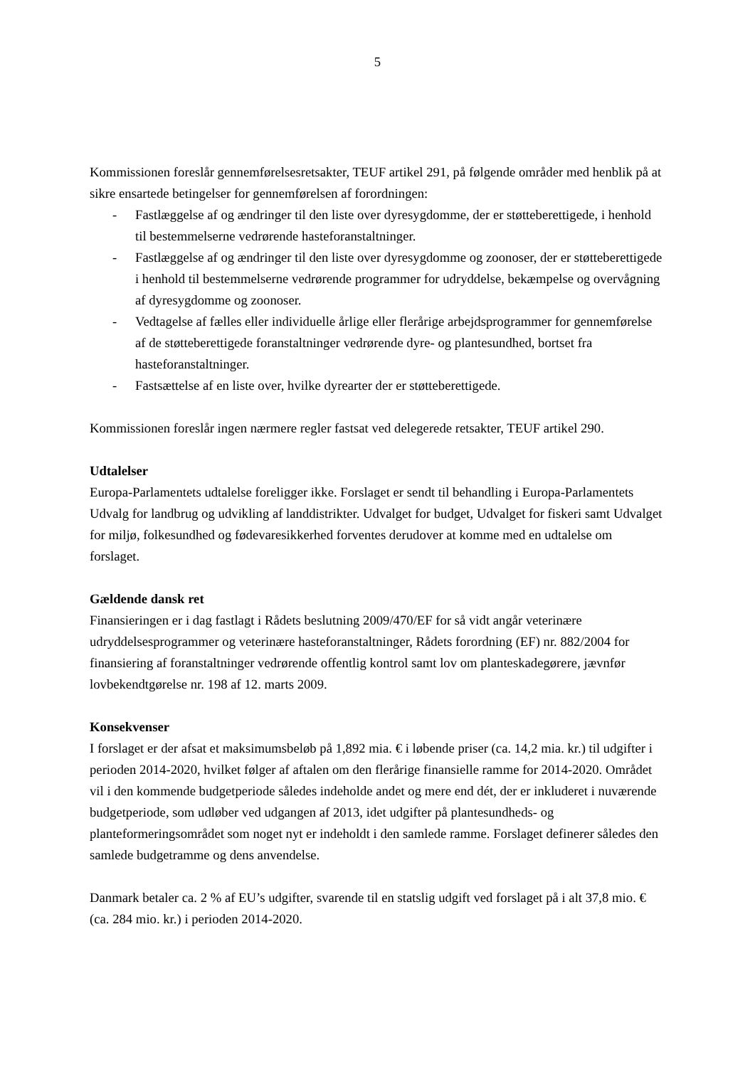5
Kommissionen foreslår gennemførelsesretsakter, TEUF artikel 291, på følgende områder med henblik på at sikre ensartede betingelser for gennemførelsen af forordningen:
- Fastlæggelse af og ændringer til den liste over dyresygdomme, der er støtteberettigede, i henhold til bestemmelserne vedrørende hasteforanstaltninger.
- Fastlæggelse af og ændringer til den liste over dyresygdomme og zoonoser, der er støtteberettigede i henhold til bestemmelserne vedrørende programmer for udryddelse, bekæmpelse og overvågning af dyresygdomme og zoonoser.
- Vedtagelse af fælles eller individuelle årlige eller flerårige arbejdsprogrammer for gennemførelse af de støtteberettigede foranstaltninger vedrørende dyre- og plantesundhed, bortset fra hasteforanstaltninger.
- Fastsættelse af en liste over, hvilke dyrearter der er støtteberettigede.
Kommissionen foreslår ingen nærmere regler fastsat ved delegerede retsakter, TEUF artikel 290.
Udtalelser
Europa-Parlamentets udtalelse foreligger ikke. Forslaget er sendt til behandling i Europa-Parlamentets Udvalg for landbrug og udvikling af landdistrikter. Udvalget for budget, Udvalget for fiskeri samt Udvalget for miljø, folkesundhed og fødevaresikkerhed forventes derudover at komme med en udtalelse om forslaget.
Gældende dansk ret
Finansieringen er i dag fastlagt i Rådets beslutning 2009/470/EF for så vidt angår veterinære udryddelsesprogrammer og veterinære hasteforanstaltninger, Rådets forordning (EF) nr. 882/2004 for finansiering af foranstaltninger vedrørende offentlig kontrol samt lov om planteskadegørere, jævnfør lovbekendtgørelse nr. 198 af 12. marts 2009.
Konsekvenser
I forslaget er der afsat et maksimumsbeløb på 1,892 mia. € i løbende priser (ca. 14,2 mia. kr.) til udgifter i perioden 2014-2020, hvilket følger af aftalen om den flerårige finansielle ramme for 2014-2020. Området vil i den kommende budgetperiode således indeholde andet og mere end dét, der er inkluderet i nuværende budgetperiode, som udløber ved udgangen af 2013, idet udgifter på plantesundheds- og planteformeringsområdet som noget nyt er indeholdt i den samlede ramme. Forslaget definerer således den samlede budgetramme og dens anvendelse.
Danmark betaler ca. 2 % af EU’s udgifter, svarende til en statslig udgift ved forslaget på i alt 37,8 mio. € (ca. 284 mio. kr.) i perioden 2014-2020.